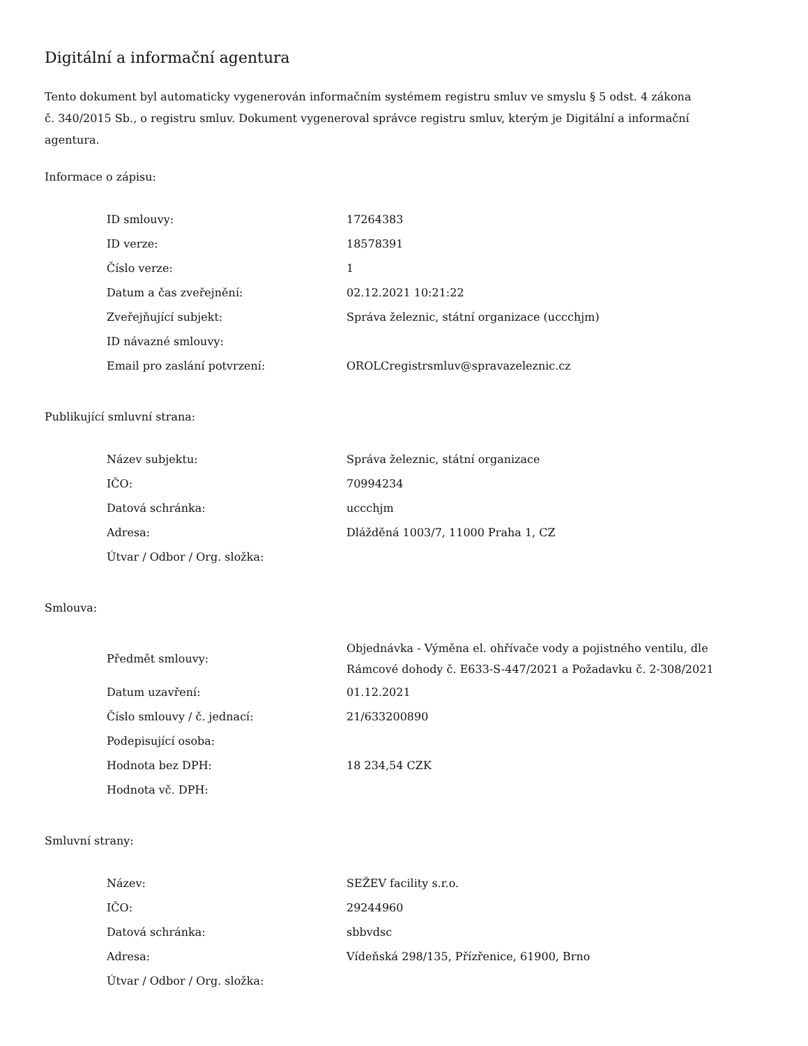Digitální a informační agentura
Tento dokument byl automaticky vygenerován informačním systémem registru smluv ve smyslu § 5 odst. 4 zákona
č. 340/2015 Sb., o registru smluv. Dokument vygeneroval správce registru smluv, kterým je Digitální a informační agentura.
Informace o zápisu:
| ID smlouvy: | 17264383 |
| ID verze: | 18578391 |
| Číslo verze: | 1 |
| Datum a čas zveřejnění: | 02.12.2021 10:21:22 |
| Zveřejňující subjekt: | Správa železnic, státní organizace (uccchjm) |
| ID návazné smlouvy: | |
| Email pro zaslání potvrzení: | OROLCregistrsmluv@spravazeleznic.cz |
Publikující smluvní strana:
| Název subjektu: | Správa železnic, státní organizace |
| IČO: | 70994234 |
| Datová schránka: | uccchjm |
| Adresa: | Dlážděná 1003/7, 11000 Praha 1, CZ |
| Útvar / Odbor / Org. složka: | |
Smlouva:
| Předmět smlouvy: | Objednávka - Výměna el. ohřívače vody a pojistného ventilu, dle Rámcové dohody č. E633-S-447/2021 a Požadavku č. 2-308/2021 |
| Datum uzavření: | 01.12.2021 |
| Číslo smlouvy / č. jednací: | 21/633200890 |
| Podepisující osoba: | |
| Hodnota bez DPH: | 18 234,54 CZK |
| Hodnota vč. DPH: | |
Smluvní strany:
| Název: | SEŽEV facility s.r.o. |
| IČO: | 29244960 |
| Datová schránka: | sbbvdsc |
| Adresa: | Vídeňská 298/135, Přízřenice, 61900, Brno |
| Útvar / Odbor / Org. složka: | |